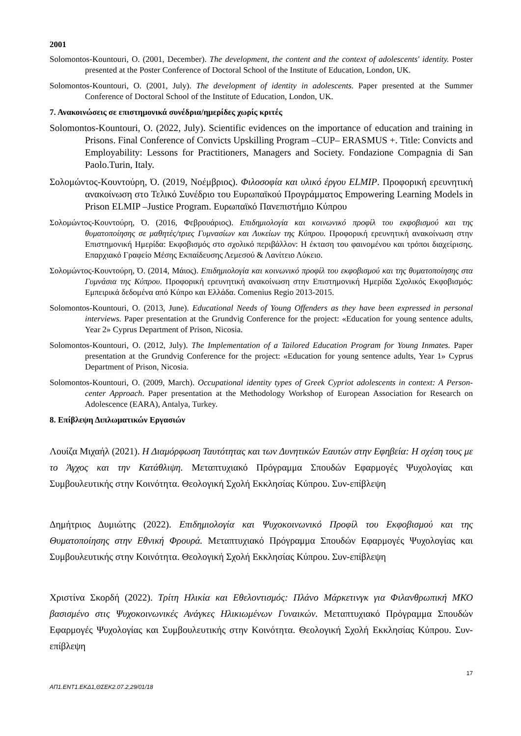2001
Solomontos-Kountouri, O. (2001, December). The development, the content and the context of adolescents' identity. Poster presented at the Poster Conference of Doctoral School of the Institute of Education, London, UK.
Solomontos-Kountouri, O. (2001, July). The development of identity in adolescents. Paper presented at the Summer Conference of Doctoral School of the Institute of Education, London, UK.
7. Ανακοινώσεις σε επιστημονικά συνέδρια/ημερίδες χωρίς κριτές
Solomontos-Kountouri, O. (2022, July). Scientific evidences on the importance of education and training in Prisons. Final Conference of Convicts Upskilling Program –CUP– ERASMUS +. Title: Convicts and Employability: Lessons for Practitioners, Managers and Society. Fondazione Compagnia di San Paolo.Turin, Italy.
Σολομώντος-Κουντούρη, Ό. (2019, Νοέμβριος). Φιλοσοφία και υλικό έργου ELMIP. Προφορική ερευνητική ανακοίνωση στο Τελικό Συνέδριο του Ευρωπαϊκού Προγράμματος Empowering Learning Models in Prison ELMIP –Justice Program. Ευρωπαϊκό Πανεπιστήμιο Κύπρου
Σολομώντος-Κουντούρη, Ό. (2016, Φεβρουάριος). Επιδημιολογία και κοινωνικό προφίλ του εκφοβισμού και της θυματοποίησης σε μαθητές/τριες Γυμνασίων και Λυκείων της Κύπρου. Προφορική ερευνητική ανακοίνωση στην Επιστημονική Ημερίδα: Εκφοβισμός στο σχολικό περιβάλλον: Η έκταση του φαινομένου και τρόποι διαχείρισης. Επαρχιακό Γραφείο Μέσης Εκπαίδευσης Λεμεσού & Λανίτειο Λύκειο.
Σολομώντος-Κουντούρη, Ό. (2014, Μάιος). Επιδημιολογία και κοινωνικό προφίλ του εκφοβισμού και της θυματοποίησης στα Γυμνάσια της Κύπρου. Προφορική ερευνητική ανακοίνωση στην Επιστημονική Ημερίδα Σχολικός Εκφοβισμός: Εμπειρικά δεδομένα από Κύπρο και Ελλάδα. Comenius Regio 2013-2015.
Solomontos-Kountouri, O. (2013, June). Educational Needs of Young Offenders as they have been expressed in personal interviews. Paper presentation at the Grundvig Conference for the project: «Education for young sentence adults, Year 2» Cyprus Department of Prison, Nicosia.
Solomontos-Kountouri, O. (2012, July). The Implementation of a Tailored Education Program for Young Inmates. Paper presentation at the Grundvig Conference for the project: «Education for young sentence adults, Year 1» Cyprus Department of Prison, Nicosia.
Solomontos-Kountouri, O. (2009, March). Occupational identity types of Greek Cypriot adolescents in context: A Person-center Approach. Paper presentation at the Methodology Workshop of European Association for Research on Adolescence (EARA), Antalya, Turkey.
8. Επίβλεψη Διπλωματικών Εργασιών
Λουίζα Μιχαήλ (2021). Η Διαμόρφωση Ταυτότητας και των Δυνητικών Εαυτών στην Εφηβεία: Η σχέση τους με το Άγχος και την Κατάθλιψη. Μεταπτυχιακό Πρόγραμμα Σπουδών Εφαρμογές Ψυχολογίας και Συμβουλευτικής στην Κοινότητα. Θεολογική Σχολή Εκκλησίας Κύπρου. Συν-επίβλεψη
Δημήτριος Δυμιώτης (2022). Επιδημιολογία και Ψυχοκοινωνικό Προφίλ του Εκφοβισμού και της Θυματοποίησης στην Εθνική Φρουρά. Μεταπτυχιακό Πρόγραμμα Σπουδών Εφαρμογές Ψυχολογίας και Συμβουλευτικής στην Κοινότητα. Θεολογική Σχολή Εκκλησίας Κύπρου. Συν-επίβλεψη
Χριστίνα Σκορδή (2022). Τρίτη Ηλικία και Εθελοντισμός: Πλάνο Μάρκετινγκ για Φιλανθρωπική ΜΚΟ βασισμένο στις Ψυχοκοινωνικές Ανάγκες Ηλικιωμένων Γυναικών. Μεταπτυχιακό Πρόγραμμα Σπουδών Εφαρμογές Ψυχολογίας και Συμβουλευτικής στην Κοινότητα. Θεολογική Σχολή Εκκλησίας Κύπρου. Συν-επίβλεψη
17
ΑΠ1.ΕΝΤ1.ΕΚΔ1,ΘΣΕΚ2.07.2,29/01/18